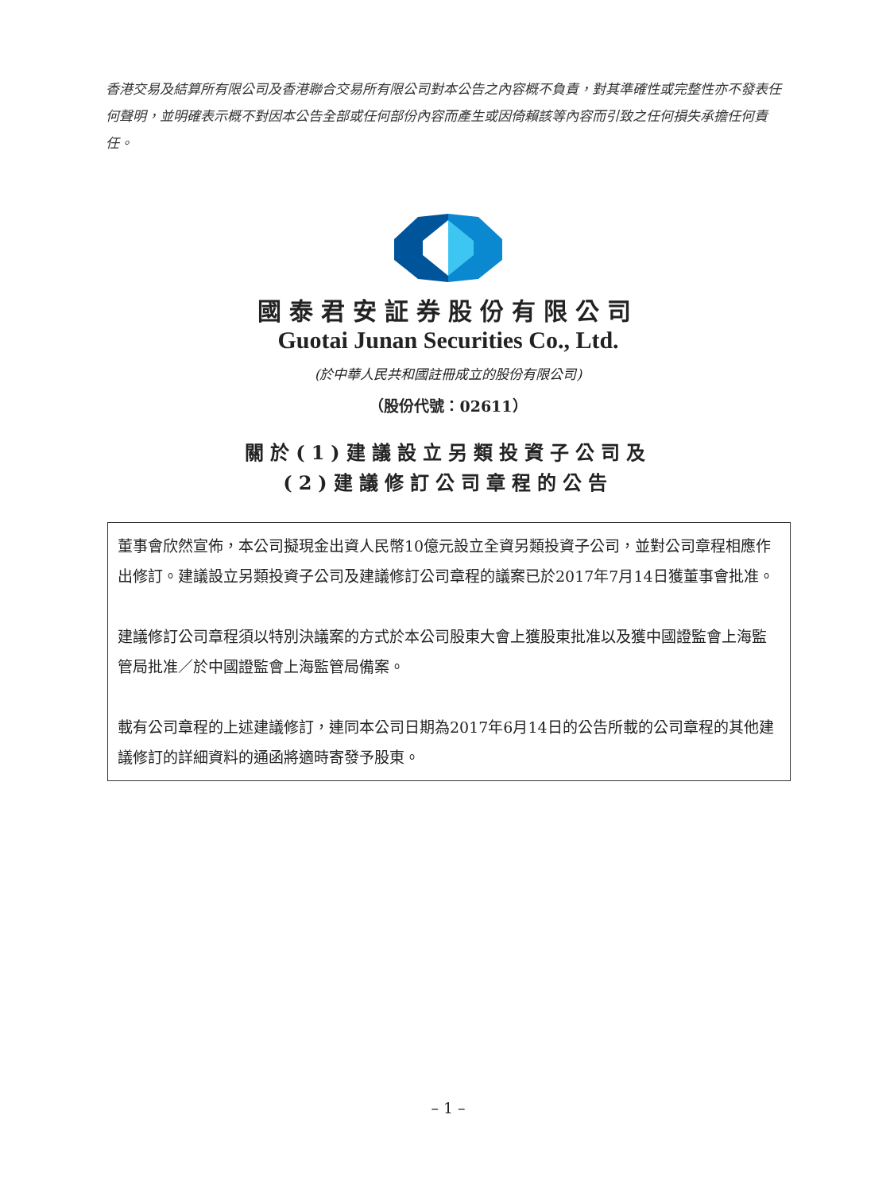香港交易及結算所有限公司及香港聯合交易所有限公司對本公告之內容概不負責，對其準確性或完整性亦不發表任何聲明，並明確表示概不對因本公告全部或任何部份內容而產生或因倚賴該等內容而引致之任何損失承擔任何責任。
國泰君安証券股份有限公司
Guotai Junan Securities Co., Ltd.
(於中華人民共和國註冊成立的股份有限公司)
（股份代號：02611）
關於(1)建議設立另類投資子公司及
(2)建議修訂公司章程的公告
董事會欣然宣佈，本公司擬現金出資人民幣10億元設立全資另類投資子公司，並對公司章程相應作出修訂。建議設立另類投資子公司及建議修訂公司章程的議案已於2017年7月14日獲董事會批准。
建議修訂公司章程須以特別決議案的方式於本公司股東大會上獲股東批准以及獲中國證監會上海監管局批准／於中國證監會上海監管局備案。
載有公司章程的上述建議修訂，連同本公司日期為2017年6月14日的公告所載的公司章程的其他建議修訂的詳細資料的通函將適時寄發予股東。
– 1 –